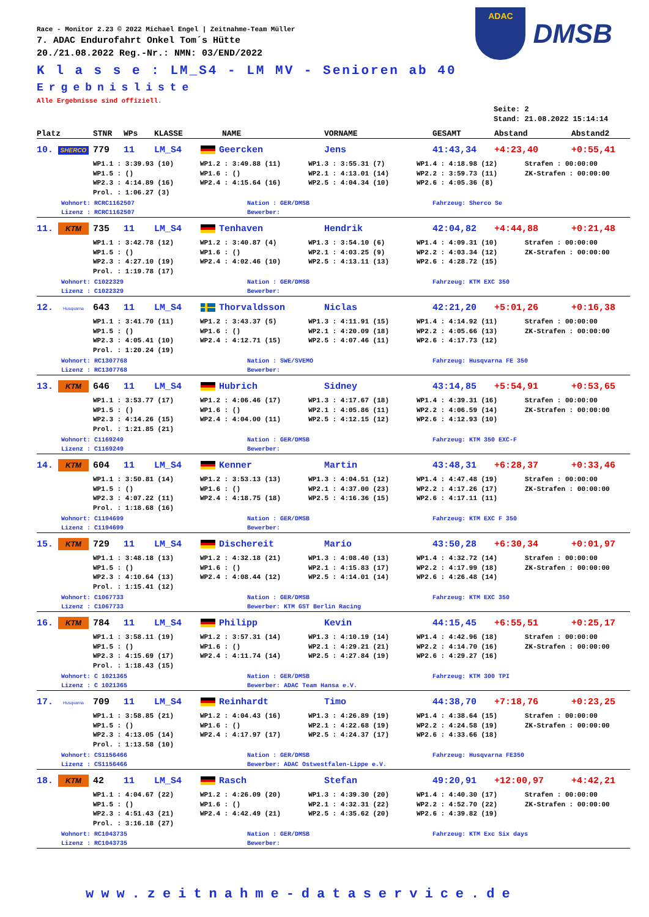ADAC
DMSB
Race - Monitor 2.23 © 2022 Michael Engel | Zeitnahme-Team Müller
7. ADAC Endurofahrt Onkel Tom´s Hütte
20./21.08.2022 Reg.-Nr.: NMN: 03/END/2022
K l a s s e : LM_S4 - LM MV - Senioren ab 40
Ergebnisliste
Alle Ergebnisse sind offiziell.
Seite: 2
Stand: 21.08.2022 15:14:14
Platz STNR WPs KLASSE NAME VORNAME GESAMT Abstand Abstand2
10. SHERCO 779 11 LM_S4 Geercken Jens 41:43,34 +4:23,40 +0:55,41
WP1.1 : 3:39.93 (10) WP1.2 : 3:49.88 (11) WP1.3 : 3:55.31 (7) WP1.4 : 4:18.98 (12) Strafen : 00:00:00 WP1.5 : () WP1.6 : () WP2.1 : 4:13.01 (14) WP2.2 : 3:59.73 (11) ZK-Strafen : 00:00:00 WP2.3 : 4:14.89 (16) WP2.4 : 4:15.64 (16) WP2.5 : 4:04.34 (10) WP2.6 : 4:05.36 (8) Prol. : 1:06.27 (3)
Wohnort: RCRC1162507 Nation : GER/DMSB Fahrzeug: Sherco Se Lizenz : RCRC1162507 Bewerber:
11. KTM 735 11 LM_S4 Tenhaven Hendrik 42:04,82 +4:44,88 +0:21,48
WP1.1 : 3:42.78 (12) WP1.2 : 3:40.87 (4) WP1.3 : 3:54.10 (6) WP1.4 : 4:09.31 (10) Strafen : 00:00:00 WP1.5 : () WP1.6 : () WP2.1 : 4:03.25 (9) WP2.2 : 4:03.34 (12) ZK-Strafen : 00:00:00 WP2.3 : 4:27.10 (19) WP2.4 : 4:02.46 (10) WP2.5 : 4:13.11 (13) WP2.6 : 4:28.72 (15) Prol. : 1:19.78 (17)
Wohnort: C1022329 Nation : GER/DMSB Fahrzeug: KTM EXC 350 Lizenz : C1022329 Bewerber:
12. Husqvarna 643 11 LM_S4 Thorvaldsson Niclas 42:21,20 +5:01,26 +0:16,38
WP1.1 : 3:41.70 (11) WP1.2 : 3:43.37 (5) WP1.3 : 4:11.91 (15) WP1.4 : 4:14.92 (11) Strafen : 00:00:00 WP1.5 : () WP1.6 : () WP2.1 : 4:20.09 (18) WP2.2 : 4:05.66 (13) ZK-Strafen : 00:00:00 WP2.3 : 4:05.41 (10) WP2.4 : 4:12.71 (15) WP2.5 : 4:07.46 (11) WP2.6 : 4:17.73 (12) Prol. : 1:20.24 (19)
Wohnort: RC1307768 Nation : SWE/SVEMO Fahrzeug: Husqvarna FE 350 Lizenz : RC1307768 Bewerber:
13. KTM 646 11 LM_S4 Hubrich Sidney 43:14,85 +5:54,91 +0:53,65
WP1.1 : 3:53.77 (17) WP1.2 : 4:06.46 (17) WP1.3 : 4:17.67 (18) WP1.4 : 4:39.31 (16) Strafen : 00:00:00 WP1.5 : () WP1.6 : () WP2.1 : 4:05.86 (11) WP2.2 : 4:06.59 (14) ZK-Strafen : 00:00:00 WP2.3 : 4:14.26 (15) WP2.4 : 4:04.00 (11) WP2.5 : 4:12.15 (12) WP2.6 : 4:12.93 (10) Prol. : 1:21.85 (21)
Wohnort: C1169249 Nation : GER/DMSB Fahrzeug: KTM 350 EXC-F Lizenz : C1169249 Bewerber:
14. KTM 604 11 LM_S4 Kenner Martin 43:48,31 +6:28,37 +0:33,46
WP1.1 : 3:50.81 (14) WP1.2 : 3:53.13 (13) WP1.3 : 4:04.51 (12) WP1.4 : 4:47.48 (19) Strafen : 00:00:00 WP1.5 : () WP1.6 : () WP2.1 : 4:37.00 (23) WP2.2 : 4:17.26 (17) ZK-Strafen : 00:00:00 WP2.3 : 4:07.22 (11) WP2.4 : 4:18.75 (18) WP2.5 : 4:16.36 (15) WP2.6 : 4:17.11 (11) Prol. : 1:18.68 (16)
Wohnort: C1194699 Nation : GER/DMSB Fahrzeug: KTM EXC F 350 Lizenz : C1194699 Bewerber:
15. KTM 729 11 LM_S4 Dischereit Mario 43:50,28 +6:30,34 +0:01,97
WP1.1 : 3:48.18 (13) WP1.2 : 4:32.18 (21) WP1.3 : 4:08.40 (13) WP1.4 : 4:32.72 (14) Strafen : 00:00:00 WP1.5 : () WP1.6 : () WP2.1 : 4:15.83 (17) WP2.2 : 4:17.99 (18) ZK-Strafen : 00:00:00 WP2.3 : 4:10.64 (13) WP2.4 : 4:08.44 (12) WP2.5 : 4:14.01 (14) WP2.6 : 4:26.48 (14) Prol. : 1:15.41 (12)
Wohnort: C1067733 Nation : GER/DMSB Fahrzeug: KTM EXC 350 Lizenz : C1067733 Bewerber: KTM GST Berlin Racing
16. KTM 784 11 LM_S4 Philipp Kevin 44:15,45 +6:55,51 +0:25,17
WP1.1 : 3:58.11 (19) WP1.2 : 3:57.31 (14) WP1.3 : 4:10.19 (14) WP1.4 : 4:42.96 (18) Strafen : 00:00:00 WP1.5 : () WP1.6 : () WP2.1 : 4:29.21 (21) WP2.2 : 4:14.70 (16) ZK-Strafen : 00:00:00 WP2.3 : 4:15.69 (17) WP2.4 : 4:11.74 (14) WP2.5 : 4:27.84 (19) WP2.6 : 4:29.27 (16) Prol. : 1:18.43 (15)
Wohnort: C 1021365 Nation : GER/DMSB Fahrzeug: KTM 300 TPI Lizenz : C 1021365 Bewerber: ADAC Team Hansa e.V.
17. Husqvarna 709 11 LM_S4 Reinhardt Timo 44:38,70 +7:18,76 +0:23,25
WP1.1 : 3:58.85 (21) WP1.2 : 4:04.43 (16) WP1.3 : 4:26.89 (19) WP1.4 : 4:38.64 (15) Strafen : 00:00:00 WP1.5 : () WP1.6 : () WP2.1 : 4:22.68 (19) WP2.2 : 4:24.58 (19) ZK-Strafen : 00:00:00 WP2.3 : 4:13.05 (14) WP2.4 : 4:17.97 (17) WP2.5 : 4:24.37 (17) WP2.6 : 4:33.66 (18) Prol. : 1:13.58 (10)
Wohnort: CS1156466 Nation : GER/DMSB Fahrzeug: Husqvarna FE350 Lizenz : CS1156466 Bewerber: ADAC Ostwestfalen-Lippe e.V.
18. KTM 42 11 LM_S4 Rasch Stefan 49:20,91 +12:00,97 +4:42,21
WP1.1 : 4:04.67 (22) WP1.2 : 4:26.09 (20) WP1.3 : 4:39.30 (20) WP1.4 : 4:40.30 (17) Strafen : 00:00:00 WP1.5 : () WP1.6 : () WP2.1 : 4:32.31 (22) WP2.2 : 4:52.70 (22) ZK-Strafen : 00:00:00 WP2.3 : 4:51.43 (21) WP2.4 : 4:42.49 (21) WP2.5 : 4:35.62 (20) WP2.6 : 4:39.82 (19) Prol. : 3:16.18 (27)
Wohnort: RC1043735 Nation : GER/DMSB Fahrzeug: KTM Exc Six days Lizenz : RC1043735 Bewerber:
www.zeitnahme-dataservice.de